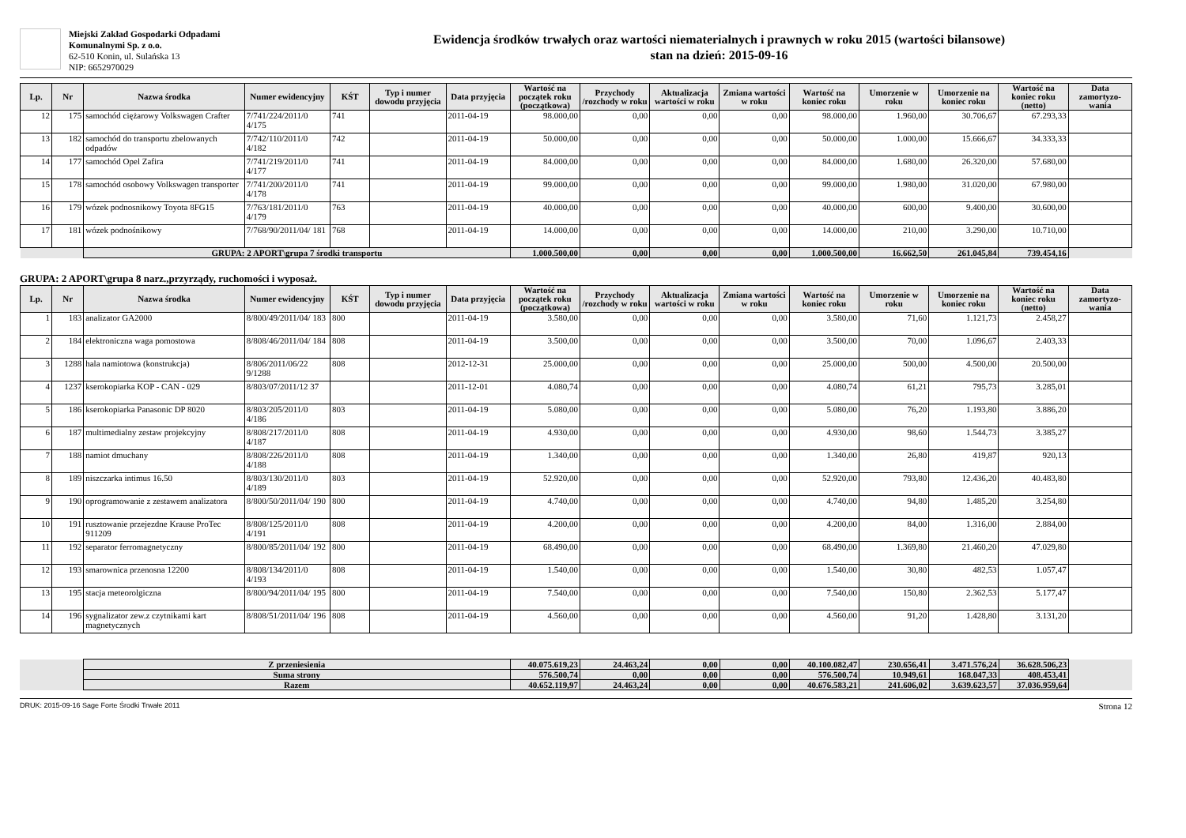Miejski Zakład Gospodarki Odpadami
Komunalnymi Sp. z o.o.
62-510 Konin, ul. Sulańska 13
NIP: 6652970029
Ewidencja środków trwałych oraz wartości niematerialnych i prawnych w roku 2015 (wartości bilansowe)
stan na dzień: 2015-09-16
| Lp. | Nr | Nazwa środka | Numer ewidencyjny | KŚT | Typ i numer dowodu przyjęcia | Data przyjęcia | Wartość na początek roku (początkowa) | Przychody /rozchody w roku | Aktualizacja wartości w roku | Zmiana wartości w roku | Wartość na koniec roku | Umorzenie w roku | Umorzenie na koniec roku | Wartość na koniec roku (netto) | Data zamortyzo-wania |
| --- | --- | --- | --- | --- | --- | --- | --- | --- | --- | --- | --- | --- | --- | --- | --- |
| 12 | 175 | samochód ciężarowy Volkswagen Crafter | 7/741/224/2011/0 4/175 | 741 | | 2011-04-19 | 98.000,00 | 0,00 | 0,00 | 0,00 | 98.000,00 | 1.960,00 | 30.706,67 | 67.293,33 | |
| 13 | 182 | samochód do transportu zbelowanych odpadów | 7/742/110/2011/0 4/182 | 742 | | 2011-04-19 | 50.000,00 | 0,00 | 0,00 | 0,00 | 50.000,00 | 1.000,00 | 15.666,67 | 34.333,33 | |
| 14 | 177 | samochód Opel Zafira | 7/741/219/2011/0 4/177 | 741 | | 2011-04-19 | 84.000,00 | 0,00 | 0,00 | 0,00 | 84.000,00 | 1.680,00 | 26.320,00 | 57.680,00 | |
| 15 | 178 | samochód osobowy Volkswagen transporter | 7/741/200/2011/0 4/178 | 741 | | 2011-04-19 | 99.000,00 | 0,00 | 0,00 | 0,00 | 99.000,00 | 1.980,00 | 31.020,00 | 67.980,00 | |
| 16 | 179 | wózek podnosnikowy Toyota 8FG15 | 7/763/181/2011/0 4/179 | 763 | | 2011-04-19 | 40.000,00 | 0,00 | 0,00 | 0,00 | 40.000,00 | 600,00 | 9.400,00 | 30.600,00 | |
| 17 | 181 | wózek podnośnikowy | 7/768/90/2011/04/ 181 | 768 | | 2011-04-19 | 14.000,00 | 0,00 | 0,00 | 0,00 | 14.000,00 | 210,00 | 3.290,00 | 10.710,00 | |
| | | GRUPA: 2 APORT\grupa 7 środki transportu | | | | | 1.000.500,00 | 0,00 | 0,00 | 0,00 | 1.000.500,00 | 16.662,50 | 261.045,84 | 739.454,16 | |
GRUPA: 2 APORT\grupa 8 narz.,przyrządy, ruchomości i wyposaż.
| Lp. | Nr | Nazwa środka | Numer ewidencyjny | KŚT | Typ i numer dowodu przyjęcia | Data przyjęcia | Wartość na początek roku (początkowa) | Przychody /rozchody w roku | Aktualizacja wartości w roku | Zmiana wartości w roku | Wartość na koniec roku | Umorzenie w roku | Umorzenie na koniec roku | Wartość na koniec roku (netto) | Data zamortyzo-wania |
| --- | --- | --- | --- | --- | --- | --- | --- | --- | --- | --- | --- | --- | --- | --- | --- |
| 1 | 183 | analizator GA2000 | 8/800/49/2011/04/ 183 | 800 | | 2011-04-19 | 3.580,00 | 0,00 | 0,00 | 0,00 | 3.580,00 | 71,60 | 1.121,73 | 2.458,27 | |
| 2 | 184 | elektroniczna waga pomostowa | 8/808/46/2011/04/ 184 | 808 | | 2011-04-19 | 3.500,00 | 0,00 | 0,00 | 0,00 | 3.500,00 | 70,00 | 1.096,67 | 2.403,33 | |
| 3 | 1288 | hala namiotowa (konstrukcja) | 8/806/2011/06/22 9/1288 | 808 | | 2012-12-31 | 25.000,00 | 0,00 | 0,00 | 0,00 | 25.000,00 | 500,00 | 4.500,00 | 20.500,00 | |
| 4 | 1237 | kserokopiarka KOP - CAN - 029 | 8/803/07/2011/12 37 | | | 2011-12-01 | 4.080,74 | 0,00 | 0,00 | 0,00 | 4.080,74 | 61,21 | 795,73 | 3.285,01 | |
| 5 | 186 | kserokopiarka Panasonic DP 8020 | 8/803/205/2011/0 4/186 | 803 | | 2011-04-19 | 5.080,00 | 0,00 | 0,00 | 0,00 | 5.080,00 | 76,20 | 1.193,80 | 3.886,20 | |
| 6 | 187 | multimedialny zestaw projekcyjny | 8/808/217/2011/0 4/187 | 808 | | 2011-04-19 | 4.930,00 | 0,00 | 0,00 | 0,00 | 4.930,00 | 98,60 | 1.544,73 | 3.385,27 | |
| 7 | 188 | namiot dmuchany | 8/808/226/2011/0 4/188 | 808 | | 2011-04-19 | 1.340,00 | 0,00 | 0,00 | 0,00 | 1.340,00 | 26,80 | 419,87 | 920,13 | |
| 8 | 189 | niszczarka intimus 16.50 | 8/803/130/2011/0 4/189 | 803 | | 2011-04-19 | 52.920,00 | 0,00 | 0,00 | 0,00 | 52.920,00 | 793,80 | 12.436,20 | 40.483,80 | |
| 9 | 190 | oprogramowanie z zestawem analizatora | 8/800/50/2011/04/ 190 | 800 | | 2011-04-19 | 4.740,00 | 0,00 | 0,00 | 0,00 | 4.740,00 | 94,80 | 1.485,20 | 3.254,80 | |
| 10 | 191 | rusztowanie przejezdne Krause ProTec 911209 | 8/808/125/2011/0 4/191 | 808 | | 2011-04-19 | 4.200,00 | 0,00 | 0,00 | 0,00 | 4.200,00 | 84,00 | 1.316,00 | 2.884,00 | |
| 11 | 192 | separator ferromagnetyczny | 8/800/85/2011/04/ 192 | 800 | | 2011-04-19 | 68.490,00 | 0,00 | 0,00 | 0,00 | 68.490,00 | 1.369,80 | 21.460,20 | 47.029,80 | |
| 12 | 193 | smarownica przenosna 12200 | 8/808/134/2011/0 4/193 | 808 | | 2011-04-19 | 1.540,00 | 0,00 | 0,00 | 0,00 | 1.540,00 | 30,80 | 482,53 | 1.057,47 | |
| 13 | 195 | stacja meteorolgiczna | 8/800/94/2011/04/ 195 | 800 | | 2011-04-19 | 7.540,00 | 0,00 | 0,00 | 0,00 | 7.540,00 | 150,80 | 2.362,53 | 5.177,47 | |
| 14 | 196 | sygnalizator zew.z czytnikami kart magnetycznych | 8/808/51/2011/04/ 196 | 808 | | 2011-04-19 | 4.560,00 | 0,00 | 0,00 | 0,00 | 4.560,00 | 91,20 | 1.428,80 | 3.131,20 | |
| | Z przeniesienia | 40.075.619,23 | 24.463,24 | 0,00 | 0,00 | 40.100.082,47 | 230.656,41 | 3.471.576,24 | 36.628.506,23 | |
| | Suma strony | 576.500,74 | 0,00 | 0,00 | 0,00 | 576.500,74 | 10.949,61 | 168.047,33 | 408.453,41 | |
| | Razem | 40.652.119,97 | 24.463,24 | 0,00 | 0,00 | 40.676.583,21 | 241.606,02 | 3.639.623,57 | 37.036.959,64 | |
DRUK: 2015-09-16 Sage Forte Środki Trwałe 2011 Strona 12